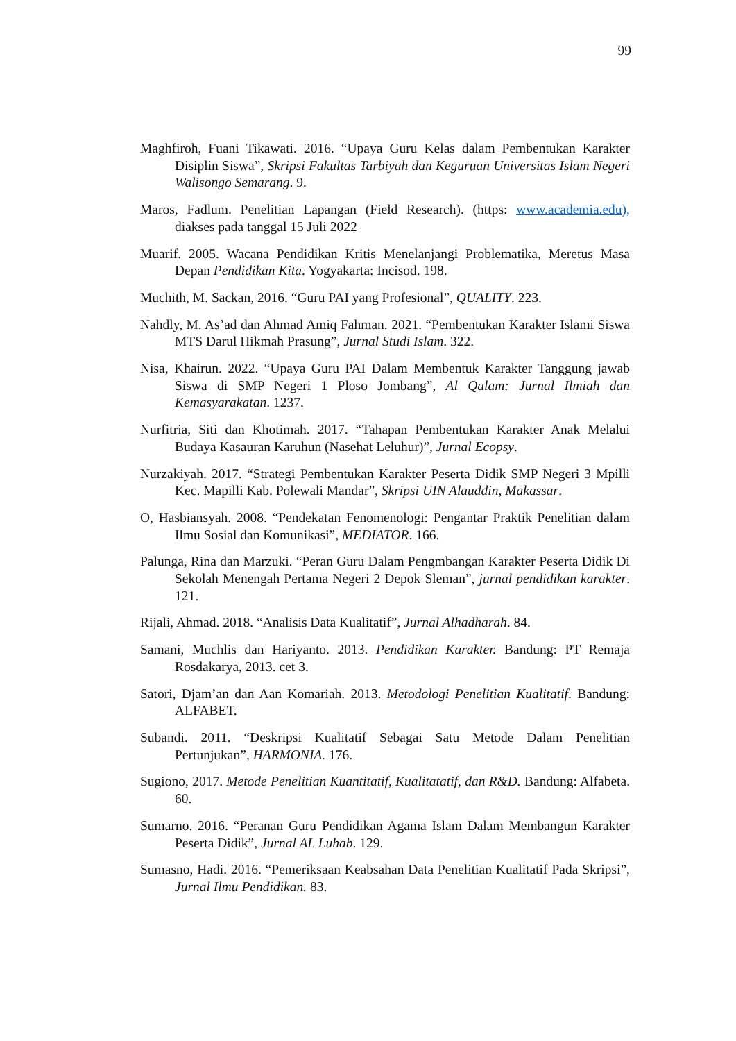99
Maghfiroh, Fuani Tikawati. 2016. “Upaya Guru Kelas dalam Pembentukan Karakter Disiplin Siswa”, Skripsi Fakultas Tarbiyah dan Keguruan Universitas Islam Negeri Walisongo Semarang. 9.
Maros, Fadlum. Penelitian Lapangan (Field Research). (https: www.academia.edu), diakses pada tanggal 15 Juli 2022
Muarif. 2005. Wacana Pendidikan Kritis Menelanjangi Problematika, Meretus Masa Depan Pendidikan Kita. Yogyakarta: Incisod. 198.
Muchith, M. Sackan, 2016. “Guru PAI yang Profesional”, QUALITY. 223.
Nahdly, M. As’ad dan Ahmad Amiq Fahman. 2021. “Pembentukan Karakter Islami Siswa MTS Darul Hikmah Prasung”, Jurnal Studi Islam. 322.
Nisa, Khairun. 2022. “Upaya Guru PAI Dalam Membentuk Karakter Tanggung jawab Siswa di SMP Negeri 1 Ploso Jombang”, Al Qalam: Jurnal Ilmiah dan Kemasyarakatan. 1237.
Nurfitria, Siti dan Khotimah. 2017. “Tahapan Pembentukan Karakter Anak Melalui Budaya Kasauran Karuhun (Nasehat Leluhur)”, Jurnal Ecopsy.
Nurzakiyah. 2017. “Strategi Pembentukan Karakter Peserta Didik SMP Negeri 3 Mpilli Kec. Mapilli Kab. Polewali Mandar”, Skripsi UIN Alauddin, Makassar.
O, Hasbiansyah. 2008. “Pendekatan Fenomenologi: Pengantar Praktik Penelitian dalam Ilmu Sosial dan Komunikasi”, MEDIATOR. 166.
Palunga, Rina dan Marzuki. “Peran Guru Dalam Pengmbangan Karakter Peserta Didik Di Sekolah Menengah Pertama Negeri 2 Depok Sleman”, jurnal pendidikan karakter. 121.
Rijali, Ahmad. 2018. “Analisis Data Kualitatif”, Jurnal Alhadharah. 84.
Samani, Muchlis dan Hariyanto. 2013. Pendidikan Karakter. Bandung: PT Remaja Rosdakarya, 2013. cet 3.
Satori, Djam’an dan Aan Komariah. 2013. Metodologi Penelitian Kualitatif. Bandung: ALFABET.
Subandi. 2011. “Deskripsi Kualitatif Sebagai Satu Metode Dalam Penelitian Pertunjukan”, HARMONIA. 176.
Sugiono, 2017. Metode Penelitian Kuantitatif, Kualitatatif, dan R&D. Bandung: Alfabeta. 60.
Sumarno. 2016. “Peranan Guru Pendidikan Agama Islam Dalam Membangun Karakter Peserta Didik”, Jurnal AL Luhab. 129.
Sumasno, Hadi. 2016. “Pemeriksaan Keabsahan Data Penelitian Kualitatif Pada Skripsi”, Jurnal Ilmu Pendidikan. 83.